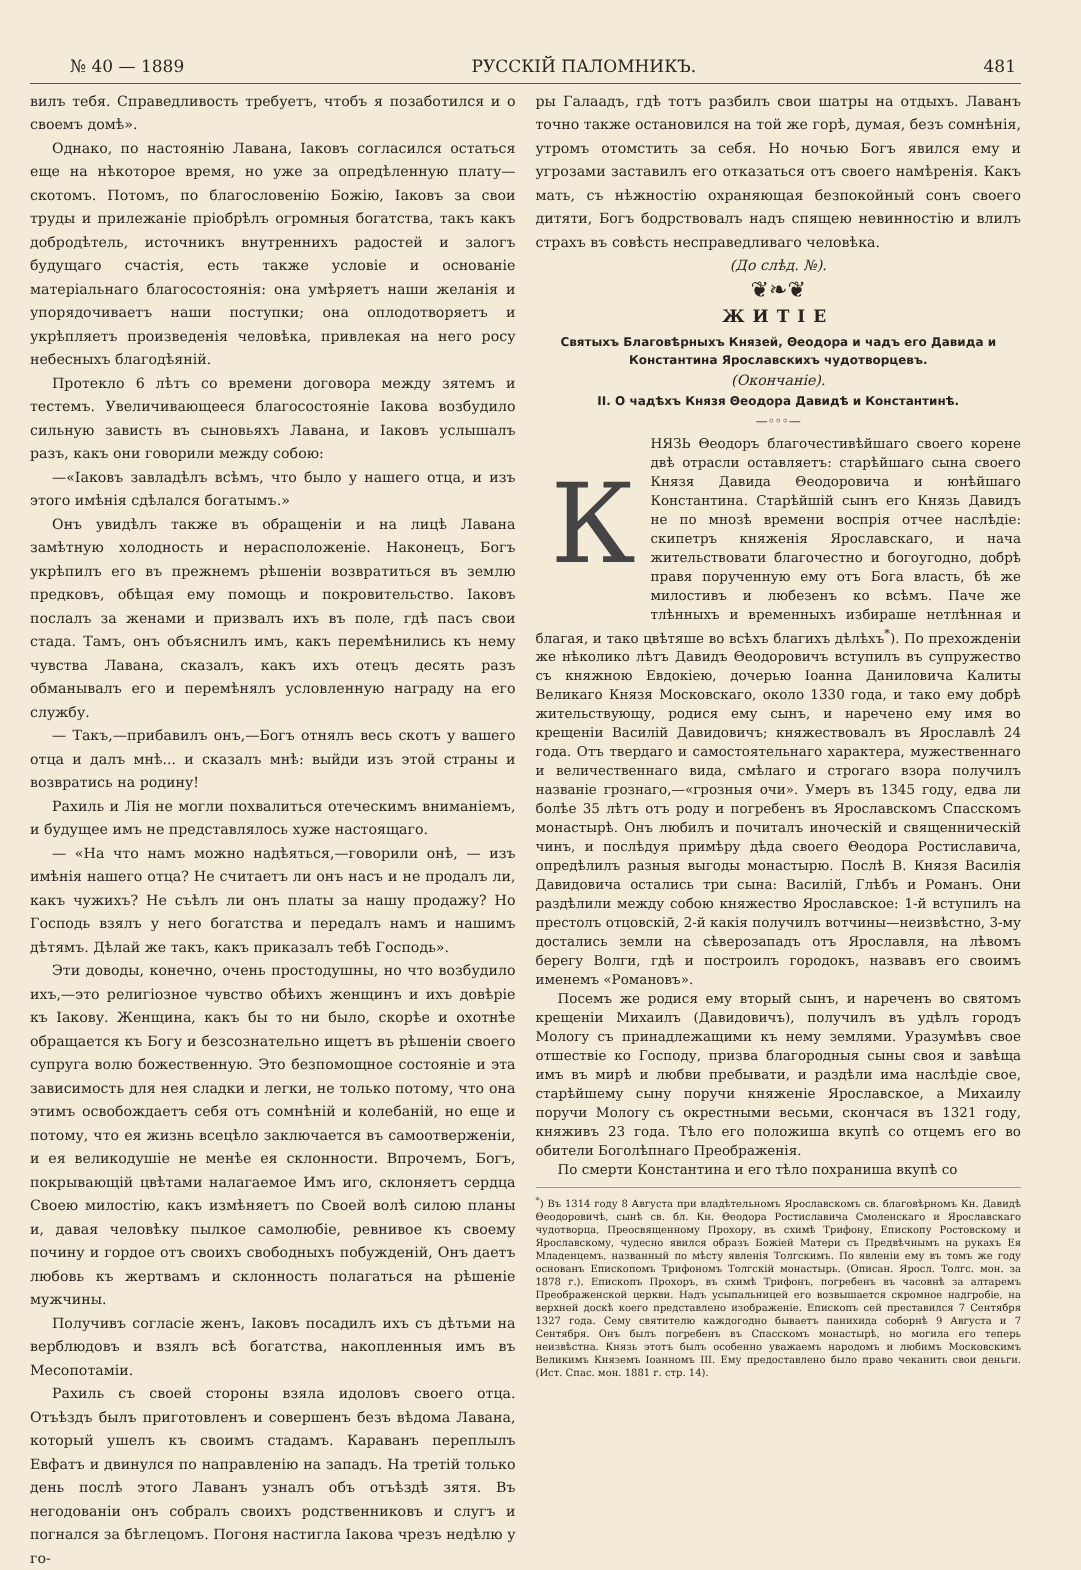№ 40 — 1889 РУССКІЙ ПАЛОМНИКЪ. 481
вилъ тебя. Справедливость требуетъ, чтобъ я позаботился и о своемъ домѣ».
Однако, по настоянію Лавана, Іаковъ согласился остаться еще на нѣкоторое время, но уже за опредѣленную плату—скотомъ. Потомъ, по благословенію Божію, Іаковъ за свои труды и прилежаніе пріобрѣлъ огромныя богатства, такъ какъ добродѣтель, источникъ внутреннихъ радостей и залогъ будущаго счастія, есть также условіе и основаніе матеріальнаго благосостоянія: она умѣряетъ наши желанія и упорядочиваетъ наши поступки; она оплодотворяетъ и укрѣпляетъ произведенія человѣка, привлекая на него росу небесныхъ благодѣяній.
Протекло 6 лѣтъ со времени договора между зятемъ и тестемъ. Увеличивающееся благосостояніе Іакова возбудило сильную зависть въ сыновьяхъ Лавана, и Іаковъ услышалъ разъ, какъ они говорили между собою:
—«Іаковъ завладѣлъ всѣмъ, что было у нашего отца, и изъ этого имѣнія сдѣлался богатымъ.»
Онъ увидѣлъ также въ обращеніи и на лицѣ Лавана замѣтную холодность и нерасположеніе. Наконецъ, Богъ укрѣпилъ его въ прежнемъ рѣшеніи возвратиться въ землю предковъ, обѣщая ему помощь и покровительство. Іаковъ послалъ за женами и призвалъ ихъ въ поле, гдѣ пасъ свои стада. Тамъ, онъ объяснилъ имъ, какъ перемѣнились къ нему чувства Лавана, сказалъ, какъ ихъ отецъ десять разъ обманывалъ его и перемѣнялъ условленную награду на его службу.
— Такъ,—прибавилъ онъ,—Богъ отнялъ весь скотъ у вашего отца и далъ мнѣ... и сказалъ мнѣ: выйди изъ этой страны и возвратись на родину!
Рахиль и Лія не могли похвалиться отеческимъ вниманіемъ, и будущее имъ не представлялось хуже настоящаго.
— «На что намъ можно надѣяться,—говорили онѣ, — изъ имѣнія нашего отца? Не считаетъ ли онъ насъ и не продалъ ли, какъ чужихъ? Не съѣлъ ли онъ платы за нашу продажу? Но Господь взялъ у него богатства и передалъ намъ и нашимъ дѣтямъ. Дѣлай же такъ, какъ приказалъ тебѣ Господь».
Эти доводы, конечно, очень простодушны, но что возбудило ихъ,—это религіозное чувство обѣихъ женщинъ и ихъ довѣріе къ Іакову. Женщина, какъ бы то ни было, скорѣе и охотнѣе обращается къ Богу и безсознательно ищетъ въ рѣшеніи своего супруга волю божественную. Это безпомощное состояніе и эта зависимость для нея сладки и легки, не только потому, что она этимъ освобождаетъ себя отъ сомнѣній и колебаній, но еще и потому, что ея жизнь всецѣло заключается въ самоотверженіи, и ея великодушіе не менѣе ея склонности. Впрочемъ, Богъ, покрывающій цвѣтами налагаемое Имъ иго, склоняетъ сердца Своею милостію, какъ измѣняетъ по Своей волѣ силою планы и, давая человѣку пылкое самолюбіе, ревнивое къ своему почину и гордое отъ своихъ свободныхъ побужденій, Онъ даетъ любовь къ жертвамъ и склонность полагаться на рѣшеніе мужчины.
Получивъ согласіе женъ, Іаковъ посадилъ ихъ съ дѣтьми на верблюдовъ и взялъ всѣ богатства, накопленныя имъ въ Месопотаміи.
Рахиль съ своей стороны взяла идоловъ своего отца. Отъѣздъ былъ приготовленъ и совершенъ безъ вѣдома Лавана, который ушелъ къ своимъ стадамъ. Караванъ переплылъ Евфатъ и двинулся по направленію на западъ. На третій только день послѣ этого Лаванъ узналъ объ отъѣздѣ зятя. Въ негодованіи онъ собралъ своихъ родственниковъ и слугъ и погнался за бѣглецомъ. Погоня настигла Іакова чрезъ недѣлю у го-
ры Галаадъ, гдѣ тотъ разбилъ свои шатры на отдыхъ. Лаванъ точно также остановился на той же горѣ, думая, безъ сомнѣнія, утромъ отомстить за себя. Но ночью Богъ явился ему и угрозами заставилъ его отказаться отъ своего намѣренія. Какъ мать, съ нѣжностію охраняющая безпокойный сонъ своего дитяти, Богъ бодрствовалъ надъ спящею невинностію и влилъ страхъ въ совѣсть несправедливаго человѣка.
(До слѣд. №).
❦❧❦
ЖИТІЕ
Святыхъ Благовѣрныхъ Князей, Θеодора и чадъ его Давида и Константина Ярославскихъ чудотворцевъ.
(Окончаніе).
II. О чадѣхъ Князя Θеодора Давидѣ и Константинѣ.
—◦◦◦—
К
НЯЗЬ Θеодоръ благочестивѣйшаго своего корене двѣ отрасли оставляетъ: старѣйшаго сына своего Князя Давида Θеодоровича и юнѣйшаго Константина. Старѣйшій сынъ его Князь Давидъ не по мнозѣ времени воспрія отчее наслѣдіе: скипетръ княженія Ярославскаго, и нача жительствовати благочестно и богоугодно, добрѣ правя порученную ему отъ Бога власть, бѣ же милостивъ и любезенъ ко всѣмъ. Паче же тлѣнныхъ и временныхъ избираше нетлѣнная и благая, и тако цвѣтяше во всѣхъ благихъ дѣлѣхъ<sup>*</sup>). По прехожденіи же нѣколико лѣтъ Давидъ Θеодоровичъ вступилъ въ супружество съ княжною Евдокіею, дочерью Іоанна Даниловича Калиты Великаго Князя Московскаго, около 1330 года, и тако ему добрѣ жительствующу, родися ему сынъ, и наречено ему имя во крещеніи Василій Давидовичъ; княжествовалъ въ Ярославлѣ 24 года. Отъ твердаго и самостоятельнаго характера, мужественнаго и величественнаго вида, смѣлаго и строгаго взора получилъ названіе грознаго,—«грозныя очи». Умеръ въ 1345 году, едва ли болѣе 35 лѣтъ отъ роду и погребенъ въ Ярославскомъ Спасскомъ монастырѣ. Онъ любилъ и почиталъ иноческій и священническій чинъ, и послѣдуя примѣру дѣда своего Θеодора Ростиславича, опредѣлилъ разныя выгоды монастырю. Послѣ В. Князя Василія Давидовича остались три сына: Василій, Глѣбъ и Романъ. Они раздѣлили между собою княжество Ярославское: 1-й вступилъ на престолъ отцовскій, 2-й какія получилъ вотчины—неизвѣстно, 3-му достались земли на сѣверозападъ отъ Ярославля, на лѣвомъ берегу Волги, гдѣ и построилъ городокъ, назвавъ его своимъ именемъ «Романовъ».
Посемъ же родися ему вторый сынъ, и нареченъ во святомъ крещеніи Михаилъ (Давидовичъ), получилъ въ удѣлъ городъ Мологу съ принадлежащими къ нему землями. Уразумѣвъ свое отшествіе ко Господу, призва благородныя сыны своя и завѣща имъ въ мирѣ и любви пребывати, и раздѣли има наслѣдіе свое, старѣйшему сыну поручи княженіе Ярославское, а Михаилу поручи Мологу съ окрестными весьми, скончася въ 1321 году, княживъ 23 года. Тѣло его положиша вкупѣ со отцемъ его во обители Боголѣпнаго Преображенія.
По смерти Константина и его тѣло похраниша вкупѣ со
<sup>*</sup>) Въ 1314 году 8 Августа при владѣтельномъ Ярославскомъ св. благовѣрномъ Кн. Давидѣ Θеодоровичѣ, сынѣ св. бл. Кн. Θеодора Ростиславича Смоленскаго и Ярославскаго чудотворца, Преосвященному Прохору, въ схимѣ Трифону, Епископу Ростовскому и Ярославскому, чудесно явился образъ Божіей Матери съ Предвѣчнымъ на рукахъ Ея Младенцемъ, названный по мѣсту явленія Толгскимъ. По явленіи ему въ томъ же году основанъ Епископомъ Трифономъ Толгскій монастырь. (Описан. Яросл. Толгс. мон. за 1878 г.). Епископъ Прохоръ, въ схимѣ Трифонъ, погребенъ въ часовнѣ за алтаремъ Преображенской церкви. Надъ усыпальницей его возвышается скромное надгробіе, на верхней доскѣ коего представлено изображеніе. Епископъ сей преставился 7 Сентября 1327 года. Сему святителю каждогодно бываетъ панихида соборнѣ 9 Августа и 7 Сентября. Онъ былъ погребенъ въ Спасскомъ монастырѣ, но могила его теперь неизвѣстна. Князь этотъ былъ особенно уважаемъ народомъ и любимъ Московскимъ Великимъ Княземъ Іоанномъ III. Ему предоставлено было право чеканить свои деньги. (Ист. Спас. мон. 1881 г. стр. 14).